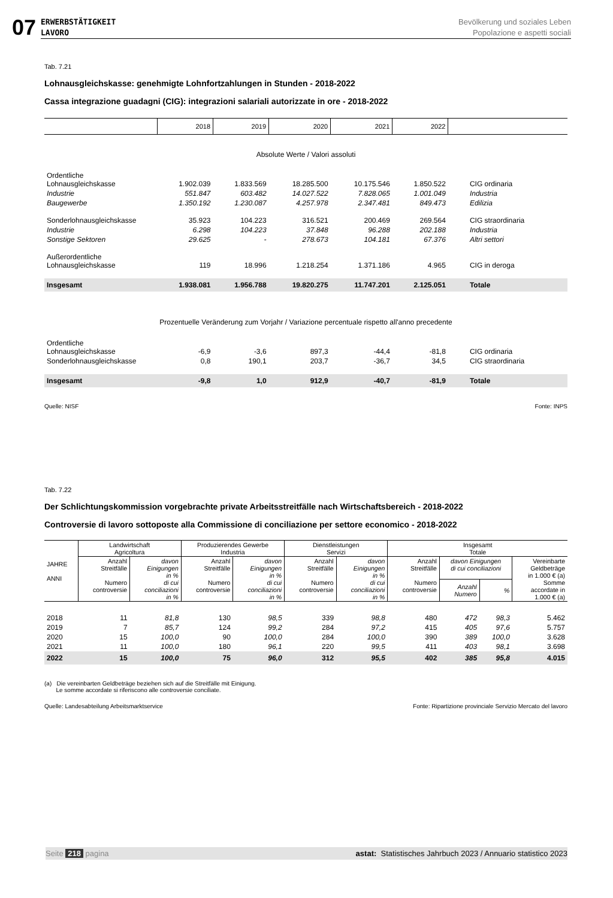07
ERWERBSTÄTIGKEIT
LAVORO Bevölkerung und soziales Leben
Popolazione e aspetti sociali
Tab. 7.21
Lohnausgleichskasse: genehmigte Lohnfortzahlungen in Stunden - 2018-2022
Cassa integrazione guadagni (CIG): integrazioni salariali autorizzate in ore - 2018-2022
| | 2018 | 2019 | 2020 | 2021 | 2022 | |
| --- | --- | --- | --- | --- | --- | --- |
| Absolute Werte / Valori assoluti | | | | | | |
| Ordentliche Lohnausgleichskasse | 1.902.039 | 1.833.569 | 18.285.500 | 10.175.546 | 1.850.522 | CIG ordinaria |
| Industrie | 551.847 | 603.482 | 14.027.522 | 7.828.065 | 1.001.049 | Industria |
| Baugewerbe | 1.350.192 | 1.230.087 | 4.257.978 | 2.347.481 | 849.473 | Edilizia |
| Sonderlohnausgleichskasse | 35.923 | 104.223 | 316.521 | 200.469 | 269.564 | CIG straordinaria |
| Industrie | 6.298 | 104.223 | 37.848 | 96.288 | 202.188 | Industria |
| Sonstige Sektoren | 29.625 | - | 278.673 | 104.181 | 67.376 | Altri settori |
| Außerordentliche Lohnausgleichskasse | 119 | 18.996 | 1.218.254 | 1.371.186 | 4.965 | CIG in deroga |
| Insgesamt | 1.938.081 | 1.956.788 | 19.820.275 | 11.747.201 | 2.125.051 | Totale |
| Prozentuelle Veränderung zum Vorjahr / Variazione percentuale rispetto all'anno precedente | | | | | | |
| Ordentliche Lohnausgleichskasse | -6,9 | -3,6 | 897,3 | -44,4 | -81,8 | CIG ordinaria |
| Sonderlohnausgleichskasse | 0,8 | 190,1 | 203,7 | -36,7 | 34,5 | CIG straordinaria |
| Insgesamt | -9,8 | 1,0 | 912,9 | -40,7 | -81,9 | Totale |
Quelle: NISF Fonte: INPS
Tab. 7.22
Der Schlichtungskommission vorgebrachte private Arbeitsstreitfälle nach Wirtschaftsbereich - 2018-2022
Controversie di lavoro sottoposte alla Commissione di conciliazione per settore economico - 2018-2022
| JAHRE ANNI | Landwirtschaft Agricoltura | | Produzierendes Gewerbe Industria | | Dienstleistungen Servizi | | Insgesamt Totale | | | |
| --- | --- | --- | --- | --- | --- | --- | --- | --- | --- | --- |
| | Anzahl Streitfälle Numero controversie | davon Einigungen in % di cui conciliazioni in % | Anzahl Streitfälle Numero controversie | davon Einigungen in % di cui conciliazioni in % | Anzahl Streitfälle Numero controversie | davon Einigungen in % di cui conciliazioni in % | Anzahl Streitfälle Numero controversie | davon Einigungen di cui conciliazioni | | Vereinbarte Geldbeträge in 1.000 € (a) Somme accordate in 1.000 € (a) |
| | | | | | | | | Anzahl Numero | % | |
| 2018 | 11 | 81,8 | 130 | 98,5 | 339 | 98,8 | 480 | 472 | 98,3 | 5.462 |
| 2019 | 7 | 85,7 | 124 | 99,2 | 284 | 97,2 | 415 | 405 | 97,6 | 5.757 |
| 2020 | 15 | 100,0 | 90 | 100,0 | 284 | 100,0 | 390 | 389 | 100,0 | 3.628 |
| 2021 | 11 | 100,0 | 180 | 96,1 | 220 | 99,5 | 411 | 403 | 98,1 | 3.698 |
| 2022 | 15 | 100,0 | 75 | 96,0 | 312 | 95,5 | 402 | 385 | 95,8 | 4.015 |
(a) Die vereinbarten Geldbeträge beziehen sich auf die Streitfälle mit Einigung.
Le somme accordate si riferiscono alle controversie conciliate.
Quelle: Landesabteilung Arbeitsmarktservice Fonte: Ripartizione provinciale Servizio Mercato del lavoro
Seite 218 pagina astat: Statistisches Jahrbuch 2023 / Annuario statistico 2023